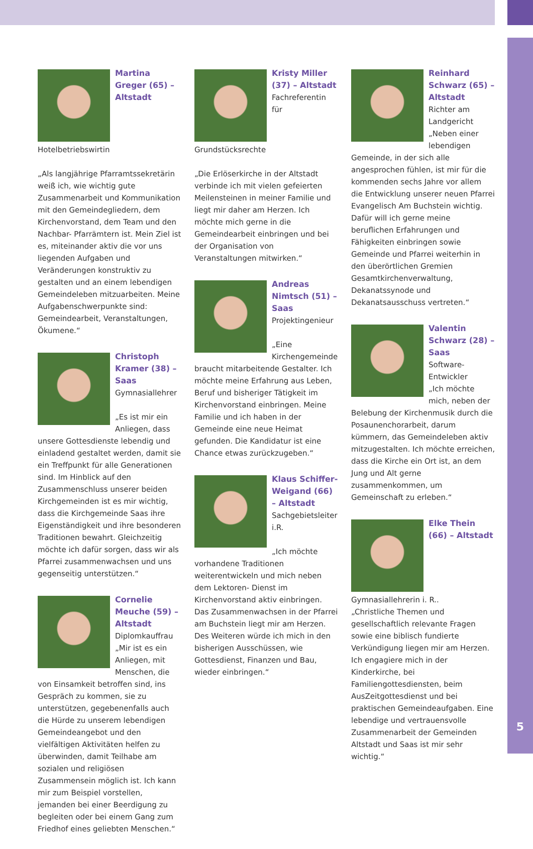Martina Greger (65) – Altstadt
Hotelbetriebswirtin
„Als langjährige Pfarramtssekretärin weiß ich, wie wichtig gute Zusammenarbeit und Kommunikation mit den Gemeindegliedern, dem Kirchenvorstand, dem Team und den Nachbar- Pfarrämtern ist. Mein Ziel ist es, miteinander aktiv die vor uns liegenden Aufgaben und Veränderungen konstruktiv zu gestalten und an einem lebendigen Gemeindeleben mitzuarbeiten. Meine Aufgabenschwerpunkte sind: Gemeindearbeit, Veranstaltungen, Ökumene.“
Christoph Kramer (38) – Saas
Gymnasiallehrer
„Es ist mir ein Anliegen, dass unsere Gottesdienste lebendig und einladend gestaltet werden, damit sie ein Treffpunkt für alle Generationen sind. Im Hinblick auf den Zusammenschluss unserer beiden Kirchgemeinden ist es mir wichtig, dass die Kirchgemeinde Saas ihre Eigenständigkeit und ihre besonderen Traditionen bewahrt. Gleichzeitig möchte ich dafür sorgen, dass wir als Pfarrei zusammenwachsen und uns gegenseitig unterstützen.“
Cornelie Meuche (59) – Altstadt
Diplomkauffrau
„Mir ist es ein Anliegen, mit Menschen, die von Einsamkeit betroffen sind, ins Gespräch zu kommen, sie zu unterstützen, gegebenenfalls auch die Hürde zu unserem lebendigen Gemeindeangebot und den vielfältigen Aktivitäten helfen zu überwinden, damit Teilhabe am sozialen und religiösen Zusammensein möglich ist. Ich kann mir zum Beispiel vorstellen, jemanden bei einer Beerdigung zu begleiten oder bei einem Gang zum Friedhof eines geliebten Menschen.“
Kristy Miller (37) – Altstadt
Fachreferentin für Grundstücksrechte
„Die Erlöserkirche in der Altstadt verbinde ich mit vielen gefeierten Meilensteinen in meiner Familie und liegt mir daher am Herzen. Ich möchte mich gerne in die Gemeindearbeit einbringen und bei der Organisation von Veranstaltungen mitwirken.“
Andreas Nimtsch (51) – Saas
Projektingenieur
„Eine Kirchengemeinde braucht mitarbeitende Gestalter. Ich möchte meine Erfahrung aus Leben, Beruf und bisheriger Tätigkeit im Kirchenvorstand einbringen. Meine Familie und ich haben in der Gemeinde eine neue Heimat gefunden. Die Kandidatur ist eine Chance etwas zurückzugeben.“
Klaus Schiffer-Weigand (66) – Altstadt
Sachgebietsleiter i.R.
„Ich möchte vorhandene Traditionen weiterentwickeln und mich neben dem Lektoren- Dienst im Kirchenvorstand aktiv einbringen. Das Zusammenwachsen in der Pfarrei am Buchstein liegt mir am Herzen. Des Weiteren würde ich mich in den bisherigen Ausschüssen, wie Gottesdienst, Finanzen und Bau, wieder einbringen.“
Reinhard Schwarz (65) – Altstadt
Richter am Landgericht
„Neben einer lebendigen Gemeinde, in der sich alle angesprochen fühlen, ist mir für die kommenden sechs Jahre vor allem die Entwicklung unserer neuen Pfarrei Evangelisch Am Buchstein wichtig. Dafür will ich gerne meine beruflichen Erfahrungen und Fähigkeiten einbringen sowie Gemeinde und Pfarrei weiterhin in den überörtlichen Gremien Gesamtkirchenverwaltung, Dekanatssynode und Dekanatsausschuss vertreten.“
Valentin Schwarz (28) – Saas
Software- Entwickler
„Ich möchte mich, neben der Belebung der Kirchenmusik durch die Posaunenchorarbeit, darum kümmern, das Gemeindeleben aktiv mitzugestalten. Ich möchte erreichen, dass die Kirche ein Ort ist, an dem Jung und Alt gerne zusammenkommen, um Gemeinschaft zu erleben.“
Elke Thein (66) – Altstadt
Gymnasiallehrerin i. R..
„Christliche Themen und gesellschaftlich relevante Fragen sowie eine biblisch fundierte Verkündigung liegen mir am Herzen. Ich engagiere mich in der Kinderkirche, bei Familiengottesdiensten, beim AusZeitgottesdienst und bei praktischen Gemeindeaufgaben. Eine lebendige und vertrauensvolle Zusammenarbeit der Gemeinden Altstadt und Saas ist mir sehr wichtig.“
5